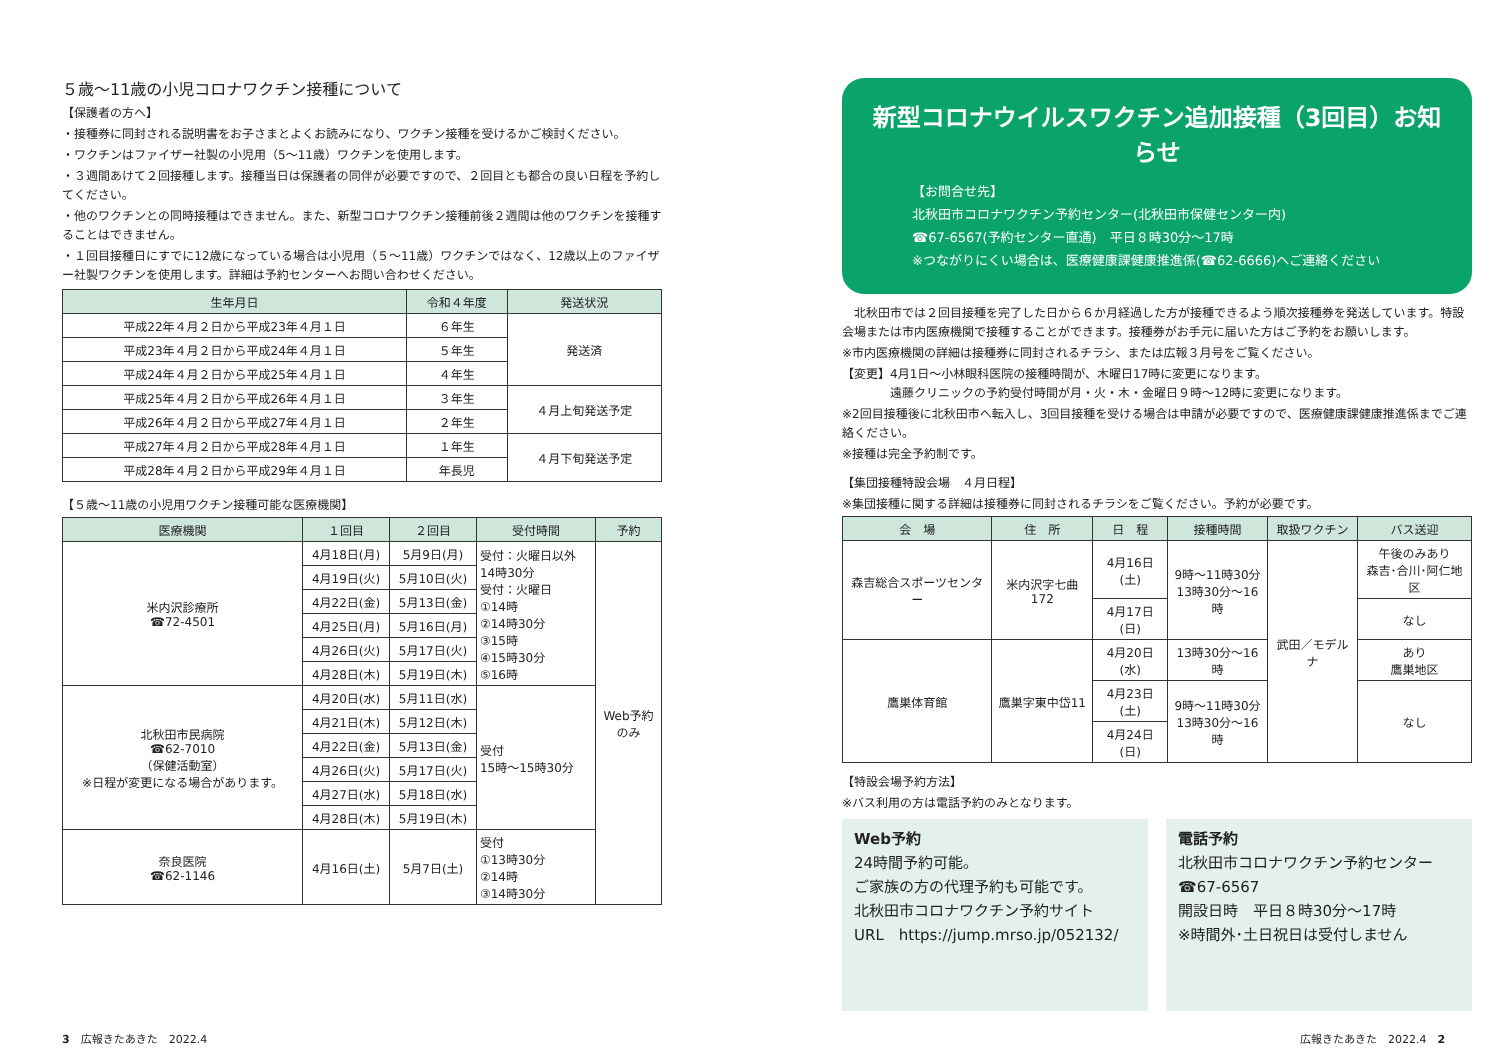５歳～11歳の小児コロナワクチン接種について
【保護者の方へ】
・接種券に同封される説明書をお子さまとよくお読みになり、ワクチン接種を受けるかご検討ください。
・ワクチンはファイザー社製の小児用（5～11歳）ワクチンを使用します。
・３週間あけて２回接種します。接種当日は保護者の同伴が必要ですので、２回目とも都合の良い日程を予約してください。
・他のワクチンとの同時接種はできません。また、新型コロナワクチン接種前後２週間は他のワクチンを接種することはできません。
・１回目接種日にすでに12歳になっている場合は小児用（５～11歳）ワクチンではなく、12歳以上のファイザー社製ワクチンを使用します。詳細は予約センターへお問い合わせください。
| 生年月日 | 令和４年度 | 発送状況 |
| --- | --- | --- |
| 平成22年４月２日から平成23年４月１日 | ６年生 | 発送済 |
| 平成23年４月２日から平成24年４月１日 | ５年生 | |
| 平成24年４月２日から平成25年４月１日 | ４年生 | |
| 平成25年４月２日から平成26年４月１日 | ３年生 | ４月上旬発送予定 |
| 平成26年４月２日から平成27年４月１日 | ２年生 | |
| 平成27年４月２日から平成28年４月１日 | １年生 | ４月下旬発送予定 |
| 平成28年４月２日から平成29年４月１日 | 年長児 | |
【５歳～11歳の小児用ワクチン接種可能な医療機関】
| 医療機関 | １回目 | ２回目 | 受付時間 | 予約 |
| --- | --- | --- | --- | --- |
| 米内沢診療所 ☎72-4501 | 4月18日(月) | 5月9日(月) | 受付：火曜日以外 14時30分 受付：火曜日 ①14時 ②14時30分 ③15時 ④15時30分 ⑤16時 | Web予約 のみ |
| | 4月19日(火) | 5月10日(火) | | |
| | 4月22日(金) | 5月13日(金) | | |
| | 4月25日(月) | 5月16日(月) | | |
| | 4月26日(火) | 5月17日(火) | | |
| | 4月28日(木) | 5月19日(木) | | |
| 北秋田市民病院 ☎62-7010 （保健活動室） ※日程が変更になる場合があります。 | 4月20日(水) | 5月11日(水) | 受付 15時～15時30分 | |
| | 4月21日(木) | 5月12日(木) | | |
| | 4月22日(金) | 5月13日(金) | | |
| | 4月26日(火) | 5月17日(火) | | |
| | 4月27日(水) | 5月18日(水) | | |
| | 4月28日(木) | 5月19日(木) | | |
| 奈良医院 ☎62-1146 | 4月16日(土) | 5月7日(土) | 受付 ①13時30分 ②14時 ③14時30分 | |
新型コロナウイルスワクチン追加接種（3回目）お知らせ
【お問合せ先】
北秋田市コロナワクチン予約センター(北秋田市保健センター内)
☎67-6567(予約センター直通)　平日８時30分～17時
※つながりにくい場合は、医療健康課健康推進係(☎62-6666)へご連絡ください
　北秋田市では２回目接種を完了した日から６か月経過した方が接種できるよう順次接種券を発送しています。特設会場または市内医療機関で接種することができます。接種券がお手元に届いた方はご予約をお願いします。
※市内医療機関の詳細は接種券に同封されるチラシ、または広報３月号をご覧ください。
【変更】4月1日～小林眼科医院の接種時間が、木曜日17時に変更になります。
　　　　遠藤クリニックの予約受付時間が月・火・木・金曜日９時～12時に変更になります。
※2回目接種後に北秋田市へ転入し、3回目接種を受ける場合は申請が必要ですので、医療健康課健康推進係までご連絡ください。
※接種は完全予約制です。
【集団接種特設会場　４月日程】
※集団接種に関する詳細は接種券に同封されるチラシをご覧ください。予約が必要です。
| 会 場 | 住 所 | 日 程 | 接種時間 | 取扱ワクチン | バス送迎 |
| --- | --- | --- | --- | --- | --- |
| 森吉総合スポーツセンター | 米内沢字七曲172 | 4月16日(土) | 9時～11時30分 13時30分～16時 | 武田／モデルナ | 午後のみあり 森吉･合川･阿仁地区 |
| | | 4月17日(日) | | | なし |
| 鷹巣体育館 | 鷹巣字東中岱11 | 4月20日(水) | 13時30分～16時 | | あり 鷹巣地区 |
| | | 4月23日(土) | 9時～11時30分 13時30分～16時 | | なし |
| | | 4月24日(日) | | | |
【特設会場予約方法】
※バス利用の方は電話予約のみとなります。
Web予約
24時間予約可能。
ご家族の方の代理予約も可能です。
北秋田市コロナワクチン予約サイト
URL　https://jump.mrso.jp/052132/
電話予約
北秋田市コロナワクチン予約センター
☎67-6567
開設日時　平日８時30分～17時
※時間外･土日祝日は受付しません
3　広報きたあきた　2022.4 広報きたあきた　2022.4　2